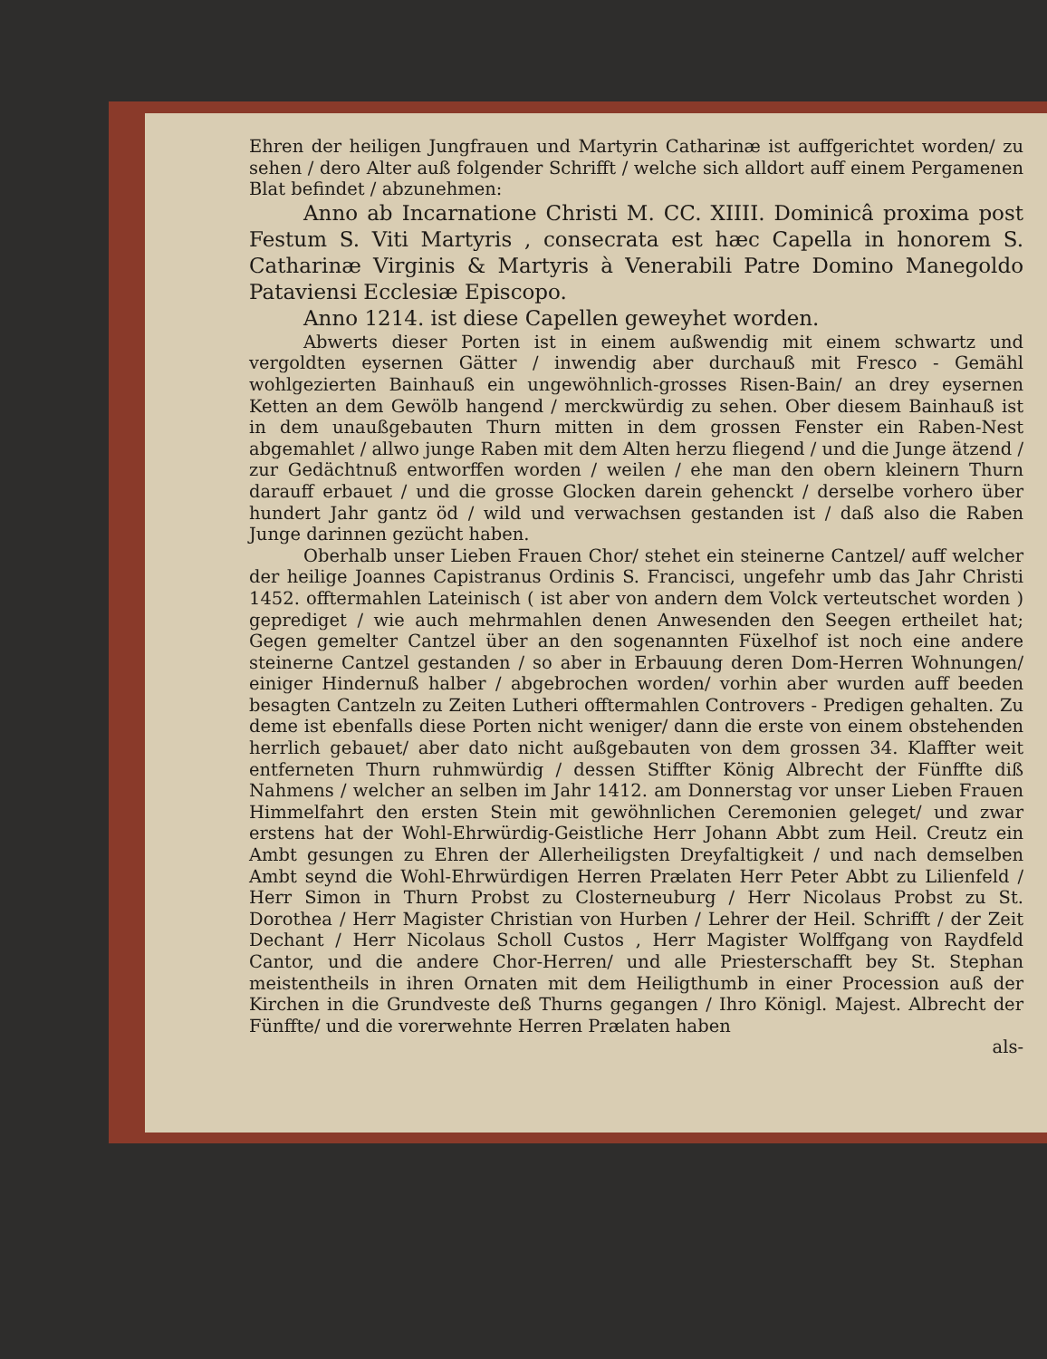Ehren der heiligen Jungfrauen und Martyrin Catharinæ ist auffgerichtet worden/ zu sehen / dero Alter auß folgender Schrifft / welche sich alldort auff einem Pergamenen Blat befindet / abzunehmen:
Anno ab Incarnatione Christi M. CC. XIIII. Dominicâ proxima post Festum S. Viti Martyris , consecrata est hæc Capella in honorem S. Catharinæ Virginis & Martyris à Venerabili Patre Domino Manegoldo Pataviensi Ecclesiæ Episcopo.
Anno 1214. ist diese Capellen geweyhet worden.
Abwerts dieser Porten ist in einem außwendig mit einem schwartz und vergoldten eysernen Gätter / inwendig aber durchauß mit Fresco - Gemähl wohlgezierten Bainhauß ein ungewöhnlich-grosses Risen-Bain/ an drey eysernen Ketten an dem Gewölb hangend / merckwürdig zu sehen. Ober diesem Bainhauß ist in dem unaußgebauten Thurn mitten in dem grossen Fenster ein Raben-Nest abgemahlet / allwo junge Raben mit dem Alten herzu fliegend / und die Junge ätzend / zur Gedächtnuß entworffen worden / weilen / ehe man den obern kleinern Thurn darauff erbauet / und die grosse Glocken darein gehenckt / derselbe vorhero über hundert Jahr gantz öd / wild und verwachsen gestanden ist / daß also die Raben Junge darinnen gezücht haben.
Oberhalb unser Lieben Frauen Chor/ stehet ein steinerne Cantzel/ auff welcher der heilige Joannes Capistranus Ordinis S. Francisci, ungefehr umb das Jahr Christi 1452. offtermahlen Lateinisch ( ist aber von andern dem Volck verteutschet worden ) geprediget / wie auch mehrmahlen denen Anwesenden den Seegen ertheilet hat; Gegen gemelter Cantzel über an den sogenannten Füxelhof ist noch eine andere steinerne Cantzel gestanden / so aber in Erbauung deren Dom-Herren Wohnungen/ einiger Hindernuß halber / abgebrochen worden/ vorhin aber wurden auff beeden besagten Cantzeln zu Zeiten Lutheri offtermahlen Controvers - Predigen gehalten. Zu deme ist ebenfalls diese Porten nicht weniger/ dann die erste von einem obstehenden herrlich gebauet/ aber dato nicht außgebauten von dem grossen 34. Klaffter weit entferneten Thurn ruhmwürdig / dessen Stiffter König Albrecht der Fünffte diß Nahmens / welcher an selben im Jahr 1412. am Donnerstag vor unser Lieben Frauen Himmelfahrt den ersten Stein mit gewöhnlichen Ceremonien geleget/ und zwar erstens hat der Wohl-Ehrwürdig-Geistliche Herr Johann Abbt zum Heil. Creutz ein Ambt gesungen zu Ehren der Allerheiligsten Dreyfaltigkeit / und nach demselben Ambt seynd die Wohl-Ehrwürdigen Herren Prælaten Herr Peter Abbt zu Lilienfeld / Herr Simon in Thurn Probst zu Closterneuburg / Herr Nicolaus Probst zu St. Dorothea / Herr Magister Christian von Hurben / Lehrer der Heil. Schrifft / der Zeit Dechant / Herr Nicolaus Scholl Custos , Herr Magister Wolffgang von Raydfeld Cantor, und die andere Chor-Herren/ und alle Priesterschafft bey St. Stephan meistentheils in ihren Ornaten mit dem Heiligthumb in einer Procession auß der Kirchen in die Grundveste deß Thurns gegangen / Ihro Königl. Majest. Albrecht der Fünffte/ und die vorerwehnte Herren Prælaten haben
als-